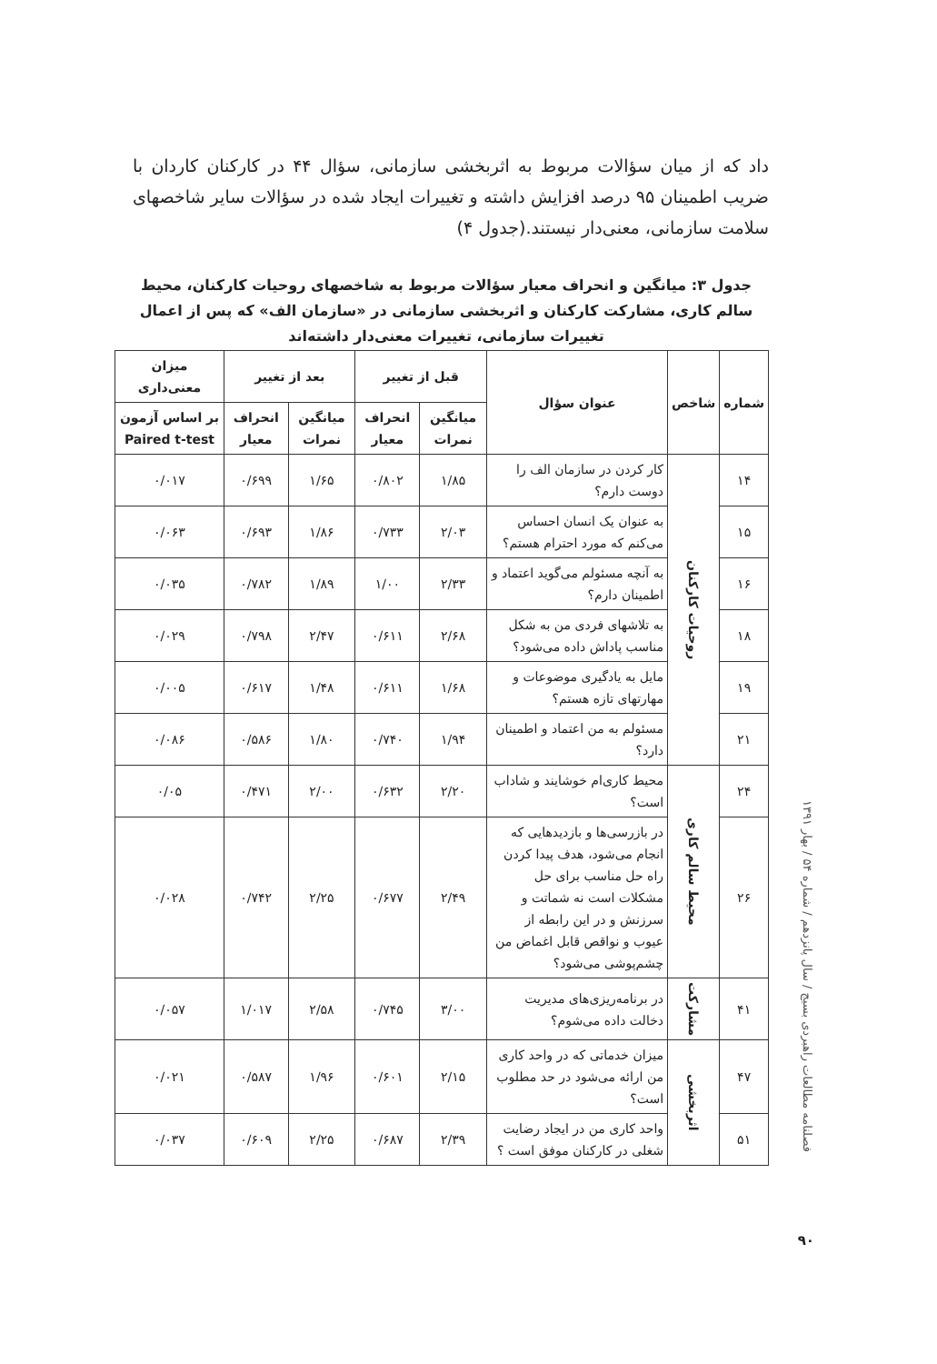داد که از میان سؤالات مربوط به اثربخشی سازمانی، سؤال ۴۴ در کارکنان کاردان با ضریب اطمینان ۹۵ درصد افزایش داشته و تغییرات ایجاد شده در سؤالات سایر شاخصهای سلامت سازمانی، معنی‌دار نیستند.(جدول ۴)
جدول ۳: میانگین و انحراف معیار سؤالات مربوط به شاخصهای روحیات کارکنان، محیط سالم کاری، مشارکت کارکنان و اثربخشی سازمانی در «سازمان الف» که پس از اعمال تغییرات سازمانی، تغییرات معنی‌دار داشته‌اند
| شماره | شاخص | عنوان سؤال | قبل از تغییر | | بعد از تغییر | | میزان معنی‌داری |
| --- | --- | --- | --- | --- | --- | --- | --- |
| | | | میانگین نمرات | انحراف معیار | میانگین نمرات | انحراف معیار | بر اساس آزمون Paired t-test |
| ۱۴ | روحیات کارکنان | کار کردن در سازمان الف را دوست دارم؟ | ۱/۸۵ | ۰/۸۰۲ | ۱/۶۵ | ۰/۶۹۹ | ۰/۰۱۷ |
| ۱۵ | | به عنوان یک انسان احساس می‌کنم که مورد احترام هستم؟ | ۲/۰۳ | ۰/۷۳۳ | ۱/۸۶ | ۰/۶۹۳ | ۰/۰۶۳ |
| ۱۶ | | به آنچه مسئولم می‌گوید اعتماد و اطمینان دارم؟ | ۲/۳۳ | ۱/۰۰ | ۱/۸۹ | ۰/۷۸۲ | ۰/۰۳۵ |
| ۱۸ | | به تلاشهای فردی من به شکل مناسب پاداش داده می‌شود؟ | ۲/۶۸ | ۰/۶۱۱ | ۲/۴۷ | ۰/۷۹۸ | ۰/۰۲۹ |
| ۱۹ | | مایل به یادگیری موضوعات و مهارتهای تازه هستم؟ | ۱/۶۸ | ۰/۶۱۱ | ۱/۴۸ | ۰/۶۱۷ | ۰/۰۰۵ |
| ۲۱ | | مسئولم به من اعتماد و اطمینان دارد؟ | ۱/۹۴ | ۰/۷۴۰ | ۱/۸۰ | ۰/۵۸۶ | ۰/۰۸۶ |
| ۲۴ | محیط سالم کاری | محیط کاری‌ام خوشایند و شاداب است؟ | ۲/۲۰ | ۰/۶۳۲ | ۲/۰۰ | ۰/۴۷۱ | ۰/۰۵ |
| ۲۶ | | در بازرسی‌ها و بازدیدهایی که انجام می‌شود، هدف پیدا کردن راه حل مناسب برای حل مشکلات است نه شماتت و سرزنش و در این رابطه از عیوب و نواقص قابل اغماض من چشم‌پوشی می‌شود؟ | ۲/۴۹ | ۰/۶۷۷ | ۲/۲۵ | ۰/۷۴۲ | ۰/۰۲۸ |
| ۴۱ | مشارکت | در برنامه‌ریزی‌های مدیریت دخالت داده می‌شوم؟ | ۳/۰۰ | ۰/۷۴۵ | ۲/۵۸ | ۱/۰۱۷ | ۰/۰۵۷ |
| ۴۷ | اثربخشی | میزان خدماتی که در واحد کاری من ارائه می‌شود در حد مطلوب است؟ | ۲/۱۵ | ۰/۶۰۱ | ۱/۹۶ | ۰/۵۸۷ | ۰/۰۲۱ |
| ۵۱ | | واحد کاری من در ایجاد رضایت شغلی در کارکنان موفق است ؟ | ۲/۳۹ | ۰/۶۸۷ | ۲/۲۵ | ۰/۶۰۹ | ۰/۰۳۷ |
فصلنامه مطالعات راهبردی بسیج / سال پانزدهم / شماره ۵۴ / بهار ۱۳۹۱
۹۰